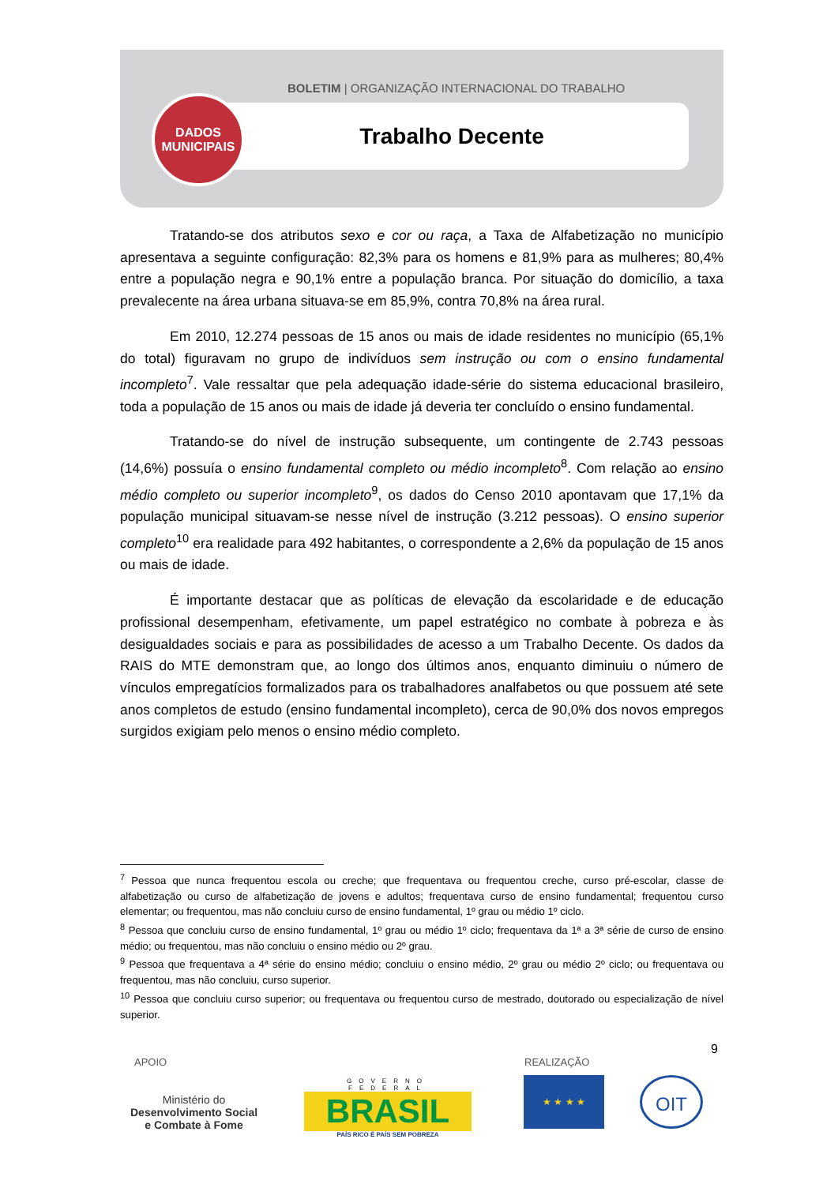BOLETIM | ORGANIZAÇÃO INTERNACIONAL DO TRABALHO
Trabalho Decente
DADOS
MUNICIPAIS
Tratando-se dos atributos sexo e cor ou raça, a Taxa de Alfabetização no município apresentava a seguinte configuração: 82,3% para os homens e 81,9% para as mulheres; 80,4% entre a população negra e 90,1% entre a população branca. Por situação do domicílio, a taxa prevalecente na área urbana situava-se em 85,9%, contra 70,8% na área rural.
Em 2010, 12.274 pessoas de 15 anos ou mais de idade residentes no município (65,1% do total) figuravam no grupo de indivíduos sem instrução ou com o ensino fundamental incompleto<sup>7</sup>. Vale ressaltar que pela adequação idade-série do sistema educacional brasileiro, toda a população de 15 anos ou mais de idade já deveria ter concluído o ensino fundamental.
Tratando-se do nível de instrução subsequente, um contingente de 2.743 pessoas (14,6%) possuía o ensino fundamental completo ou médio incompleto<sup>8</sup>. Com relação ao ensino médio completo ou superior incompleto<sup>9</sup>, os dados do Censo 2010 apontavam que 17,1% da população municipal situavam-se nesse nível de instrução (3.212 pessoas). O ensino superior completo<sup>10</sup> era realidade para 492 habitantes, o correspondente a 2,6% da população de 15 anos ou mais de idade.
É importante destacar que as políticas de elevação da escolaridade e de educação profissional desempenham, efetivamente, um papel estratégico no combate à pobreza e às desigualdades sociais e para as possibilidades de acesso a um Trabalho Decente. Os dados da RAIS do MTE demonstram que, ao longo dos últimos anos, enquanto diminuiu o número de vínculos empregatícios formalizados para os trabalhadores analfabetos ou que possuem até sete anos completos de estudo (ensino fundamental incompleto), cerca de 90,0% dos novos empregos surgidos exigiam pelo menos o ensino médio completo.
<sup>7</sup> Pessoa que nunca frequentou escola ou creche; que frequentava ou frequentou creche, curso pré-escolar, classe de alfabetização ou curso de alfabetização de jovens e adultos; frequentava curso de ensino fundamental; frequentou curso elementar; ou frequentou, mas não concluiu curso de ensino fundamental, 1º grau ou médio 1º ciclo.
<sup>8</sup> Pessoa que concluiu curso de ensino fundamental, 1º grau ou médio 1º ciclo; frequentava da 1ª a 3ª série de curso de ensino médio; ou frequentou, mas não concluiu o ensino médio ou 2º grau.
<sup>9</sup> Pessoa que frequentava a 4ª série do ensino médio; concluiu o ensino médio, 2º grau ou médio 2º ciclo; ou frequentava ou frequentou, mas não concluiu, curso superior.
<sup>10</sup> Pessoa que concluiu curso superior; ou frequentava ou frequentou curso de mestrado, doutorado ou especialização de nível superior.
9
APOIO REALIZAÇÃO
Ministério do
Desenvolvimento Social
e Combate à Fome
GOVERNO FEDERAL
BRASIL
PAÍS RICO É PAÍS SEM POBREZA
★ ★ ★ ★ OIT